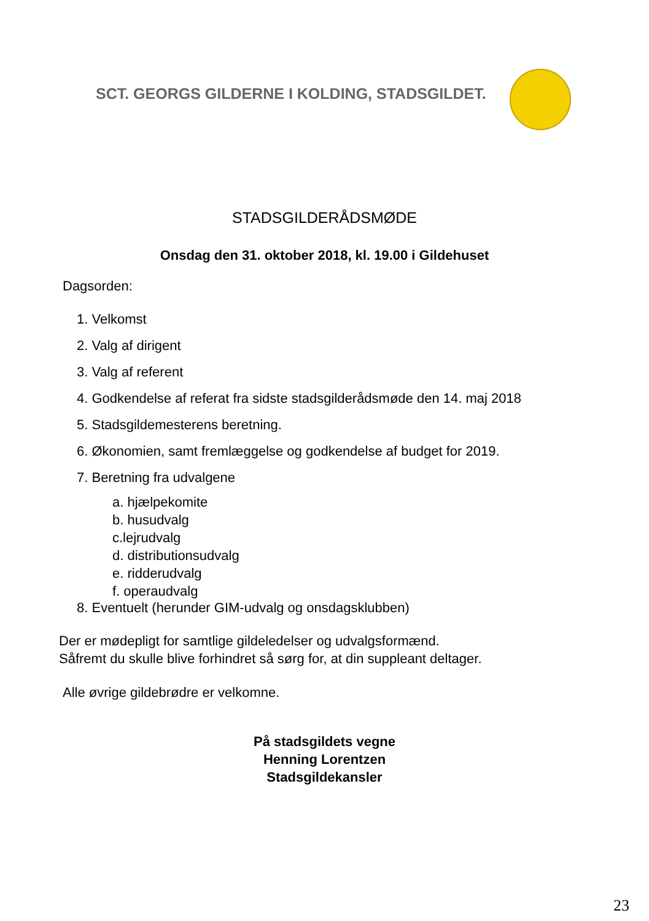SCT. GEORGS GILDERNE I KOLDING, STADSGILDET.
STADSGILDERÅDSMØDE
Onsdag den 31. oktober 2018, kl. 19.00 i Gildehuset
Dagsorden:
1. Velkomst
2. Valg af dirigent
3. Valg af referent
4. Godkendelse af referat fra sidste stadsgilderådsmøde den 14. maj 2018
5. Stadsgildemesterens beretning.
6. Økonomien, samt fremlæggelse og godkendelse af budget for 2019.
7. Beretning fra udvalgene
a. hjælpekomite
b. husudvalg
c.lejrudvalg
d. distributionsudvalg
e. ridderudvalg
f. operaudvalg
8. Eventuelt (herunder GIM-udvalg og onsdagsklubben)
Der er mødepligt for samtlige gildeledelser og udvalgsformænd.
Såfremt du skulle blive forhindret så sørg for, at din suppleant deltager.
Alle øvrige gildebrødre er velkomne.
På stadsgildets vegne
Henning Lorentzen
Stadsgildekansler
23